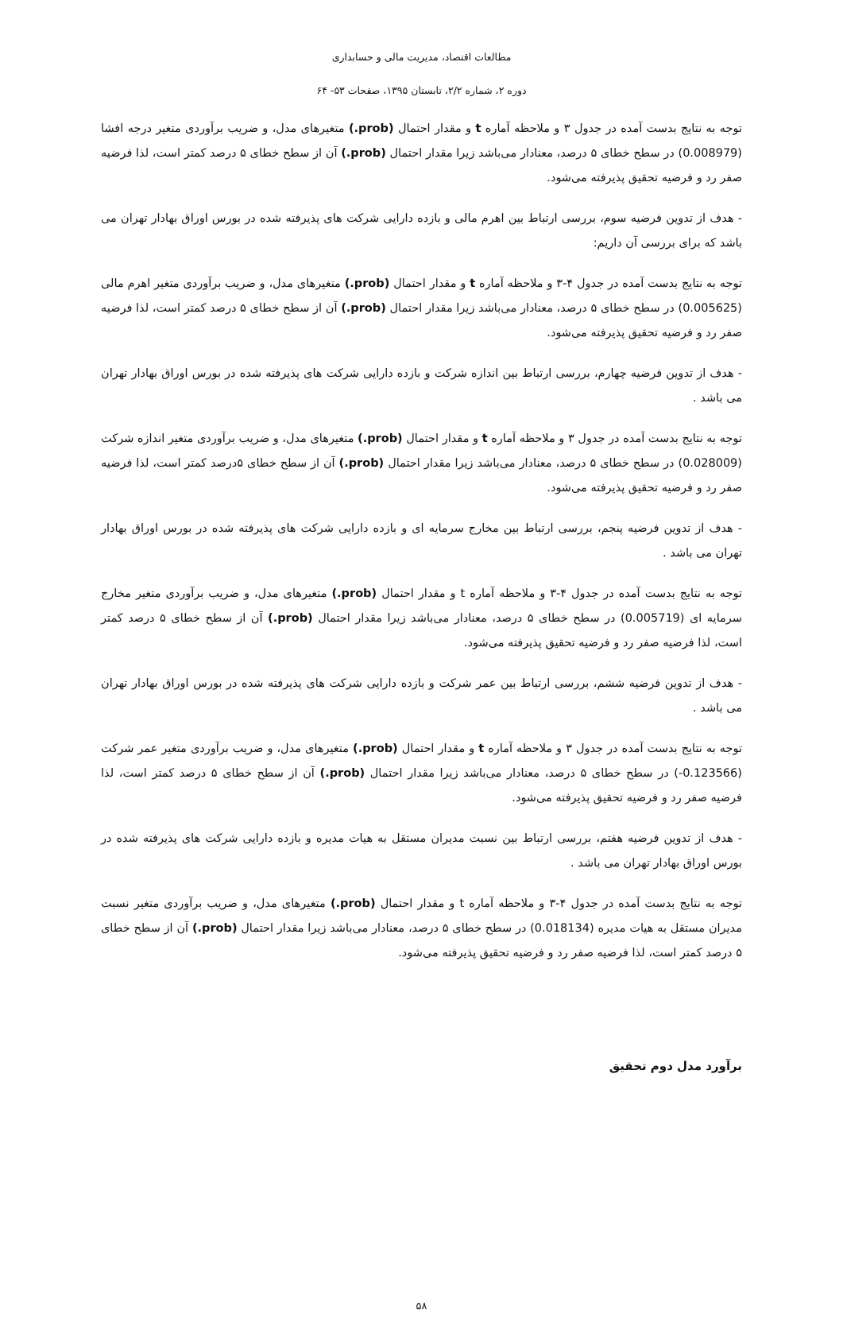مطالعات اقتصاد، مدیریت مالی و حسابداری
دوره ۲، شماره ۲/۲، تابستان ۱۳۹۵، صفحات ۵۳- ۶۴
توجه به نتایج بدست آمده در جدول ۳ و ملاحظه آماره t و مقدار احتمال (prob.) متغیرهای مدل، و ضریب برآوردی متغیر درجه افشا (0.008979) در سطح خطای ۵ درصد، معنادار می‌باشد زیرا مقدار احتمال (prob.) آن از سطح خطای ۵ درصد کمتر است، لذا فرضیه صفر رد و فرضیه تحقیق پذیرفته می‌شود.
- هدف از تدوین فرضیه سوم، بررسی ارتباط بین اهرم مالی و بازده دارایی شرکت های پذیرفته شده در بورس اوراق بهادار تهران می باشد که برای بررسی آن داریم:
توجه به نتایج بدست آمده در جدول ۴-۳ و ملاحظه آماره t و مقدار احتمال (prob.) متغیرهای مدل، و ضریب برآوردی متغیر اهرم مالی (0.005625) در سطح خطای ۵ درصد، معنادار می‌باشد زیرا مقدار احتمال (prob.) آن از سطح خطای ۵ درصد کمتر است، لذا فرضیه صفر رد و فرضیه تحقیق پذیرفته می‌شود.
- هدف از تدوین فرضیه چهارم، بررسی ارتباط بین اندازه شرکت و بازده دارایی شرکت های پذیرفته شده در بورس اوراق بهادار تهران می باشد .
توجه به نتایج بدست آمده در جدول ۳ و ملاحظه آماره t و مقدار احتمال (prob.) متغیرهای مدل، و ضریب برآوردی متغیر اندازه شرکت (0.028009) در سطح خطای ۵ درصد، معنادار می‌باشد زیرا مقدار احتمال (prob.) آن از سطح خطای ۵درصد کمتر است، لذا فرضیه صفر رد و فرضیه تحقیق پذیرفته می‌شود.
- هدف از تدوین فرضیه پنجم، بررسی ارتباط بین مخارج سرمایه ای و بازده دارایی شرکت های پذیرفته شده در بورس اوراق بهادار تهران می باشد .
توجه به نتایج بدست آمده در جدول ۴-۳ و ملاحظه آماره t و مقدار احتمال (prob.) متغیرهای مدل، و ضریب برآوردی متغیر مخارج سرمایه ای (0.005719) در سطح خطای ۵ درصد، معنادار می‌باشد زیرا مقدار احتمال (prob.) آن از سطح خطای ۵ درصد کمتر است، لذا فرضیه صفر رد و فرضیه تحقیق پذیرفته می‌شود.
- هدف از تدوین فرضیه ششم، بررسی ارتباط بین عمر شرکت و بازده دارایی شرکت های پذیرفته شده در بورس اوراق بهادار تهران می باشد .
توجه به نتایج بدست آمده در جدول ۳ و ملاحظه آماره t و مقدار احتمال (prob.) متغیرهای مدل، و ضریب برآوردی متغیر عمر شرکت (0.123566-) در سطح خطای ۵ درصد، معنادار می‌باشد زیرا مقدار احتمال (prob.) آن از سطح خطای ۵ درصد کمتر است، لذا فرضیه صفر رد و فرضیه تحقیق پذیرفته می‌شود.
- هدف از تدوین فرضیه هفتم، بررسی ارتباط بین نسبت مدیران مستقل به هیات مدیره و بازده دارایی شرکت های پذیرفته شده در بورس اوراق بهادار تهران می باشد .
توجه به نتایج بدست آمده در جدول ۴-۳ و ملاحظه آماره t و مقدار احتمال (prob.) متغیرهای مدل، و ضریب برآوردی متغیر نسبت مدیران مستقل به هیات مدیره (0.018134) در سطح خطای ۵ درصد، معنادار می‌باشد زیرا مقدار احتمال (prob.) آن از سطح خطای ۵ درصد کمتر است، لذا فرضیه صفر رد و فرضیه تحقیق پذیرفته می‌شود.
برآورد مدل دوم تحقیق
۵۸